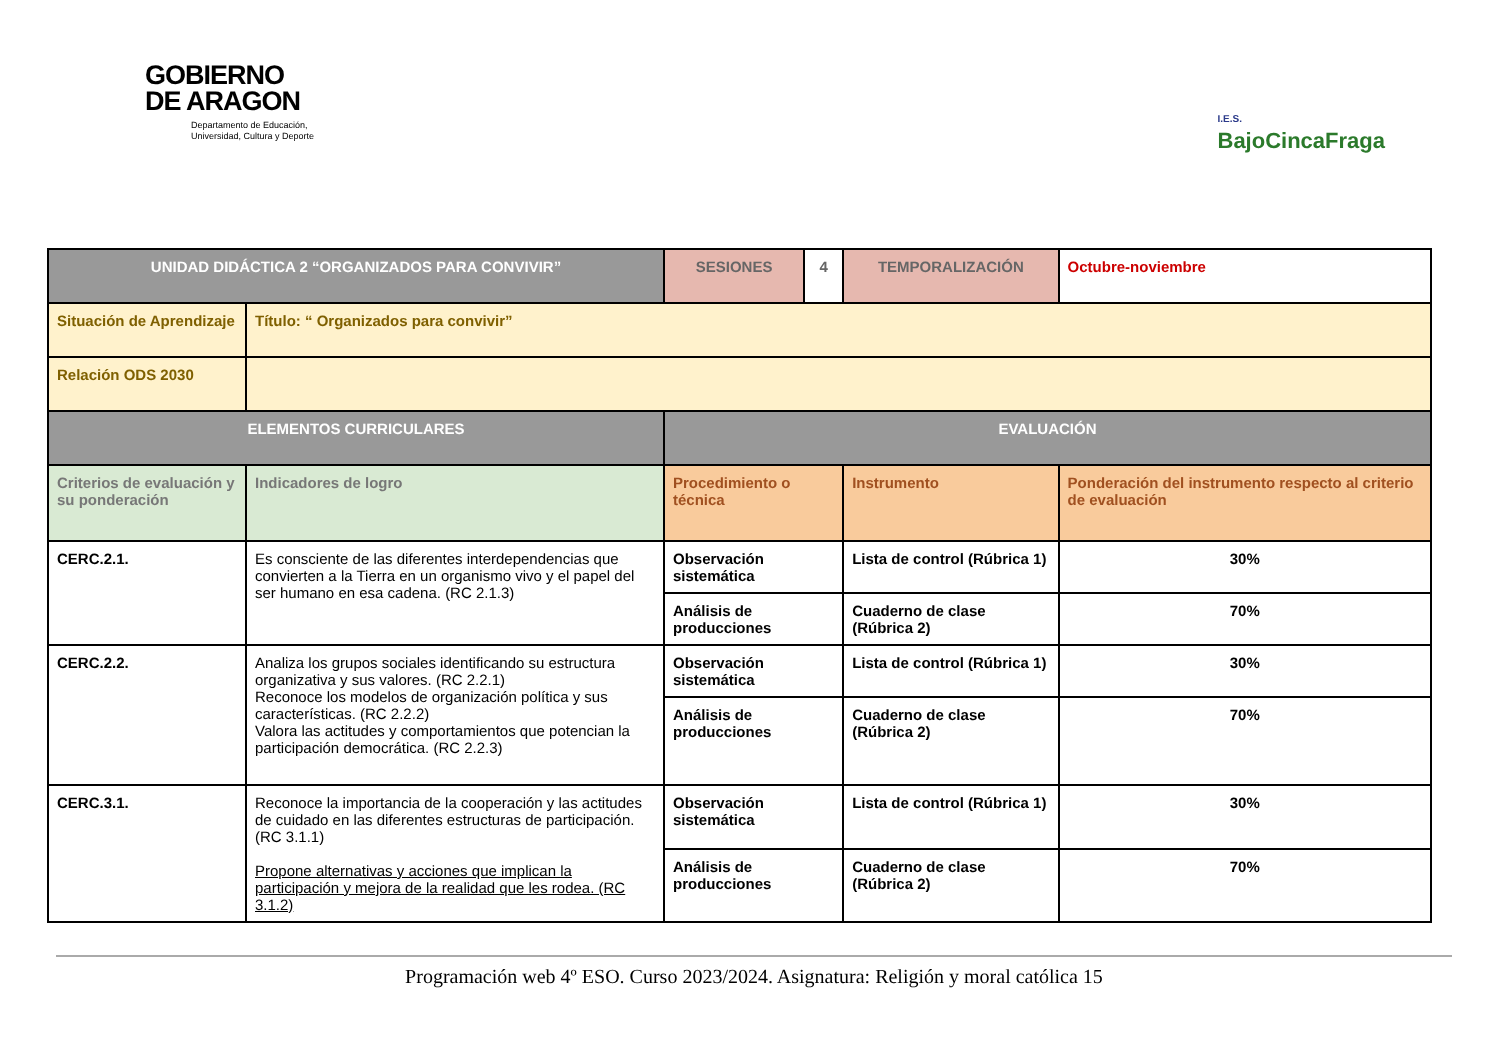GOBIERNO
DE ARAGON
Departamento de Educación,
Universidad, Cultura y Deporte
I.E.S.
BajoCincaFraga
| UNIDAD DIDÁCTICA 2 “ORGANIZADOS PARA CONVIVIR” | | SESIONES | 4 | TEMPORALIZACIÓN | Octubre-noviembre |
| Situación de Aprendizaje | Título: “ Organizados para convivir” | | | | |
| Relación ODS 2030 | | | | | |
| ELEMENTOS CURRICULARES | | EVALUACIÓN | | | |
| Criterios de evaluación y su ponderación | Indicadores de logro | Procedimiento o técnica | | Instrumento | Ponderación del instrumento respecto al criterio de evaluación |
| CERC.2.1. | Es consciente de las diferentes interdependencias que convierten a la Tierra en un organismo vivo y el papel del ser humano en esa cadena. (RC 2.1.3) | Observación sistemática | | Lista de control (Rúbrica 1) | 30% |
| | | Análisis de producciones | | Cuaderno de clase (Rúbrica 2) | 70% |
| CERC.2.2. | Analiza los grupos sociales identificando su estructura organizativa y sus valores. (RC 2.2.1) Reconoce los modelos de organización política y sus características. (RC 2.2.2) Valora las actitudes y comportamientos que potencian la participación democrática. (RC 2.2.3) | Observación sistemática | | Lista de control (Rúbrica 1) | 30% |
| | | Análisis de producciones | | Cuaderno de clase (Rúbrica 2) | 70% |
| CERC.3.1. | Reconoce la importancia de la cooperación y las actitudes de cuidado en las diferentes estructuras de participación. (RC 3.1.1) Propone alternativas y acciones que implican la participación y mejora de la realidad que les rodea. (RC 3.1.2) | Observación sistemática | | Lista de control (Rúbrica 1) | 30% |
| | | Análisis de producciones | | Cuaderno de clase (Rúbrica 2) | 70% |
Programación web 4º ESO. Curso 2023/2024. Asignatura: Religión y moral católica 15